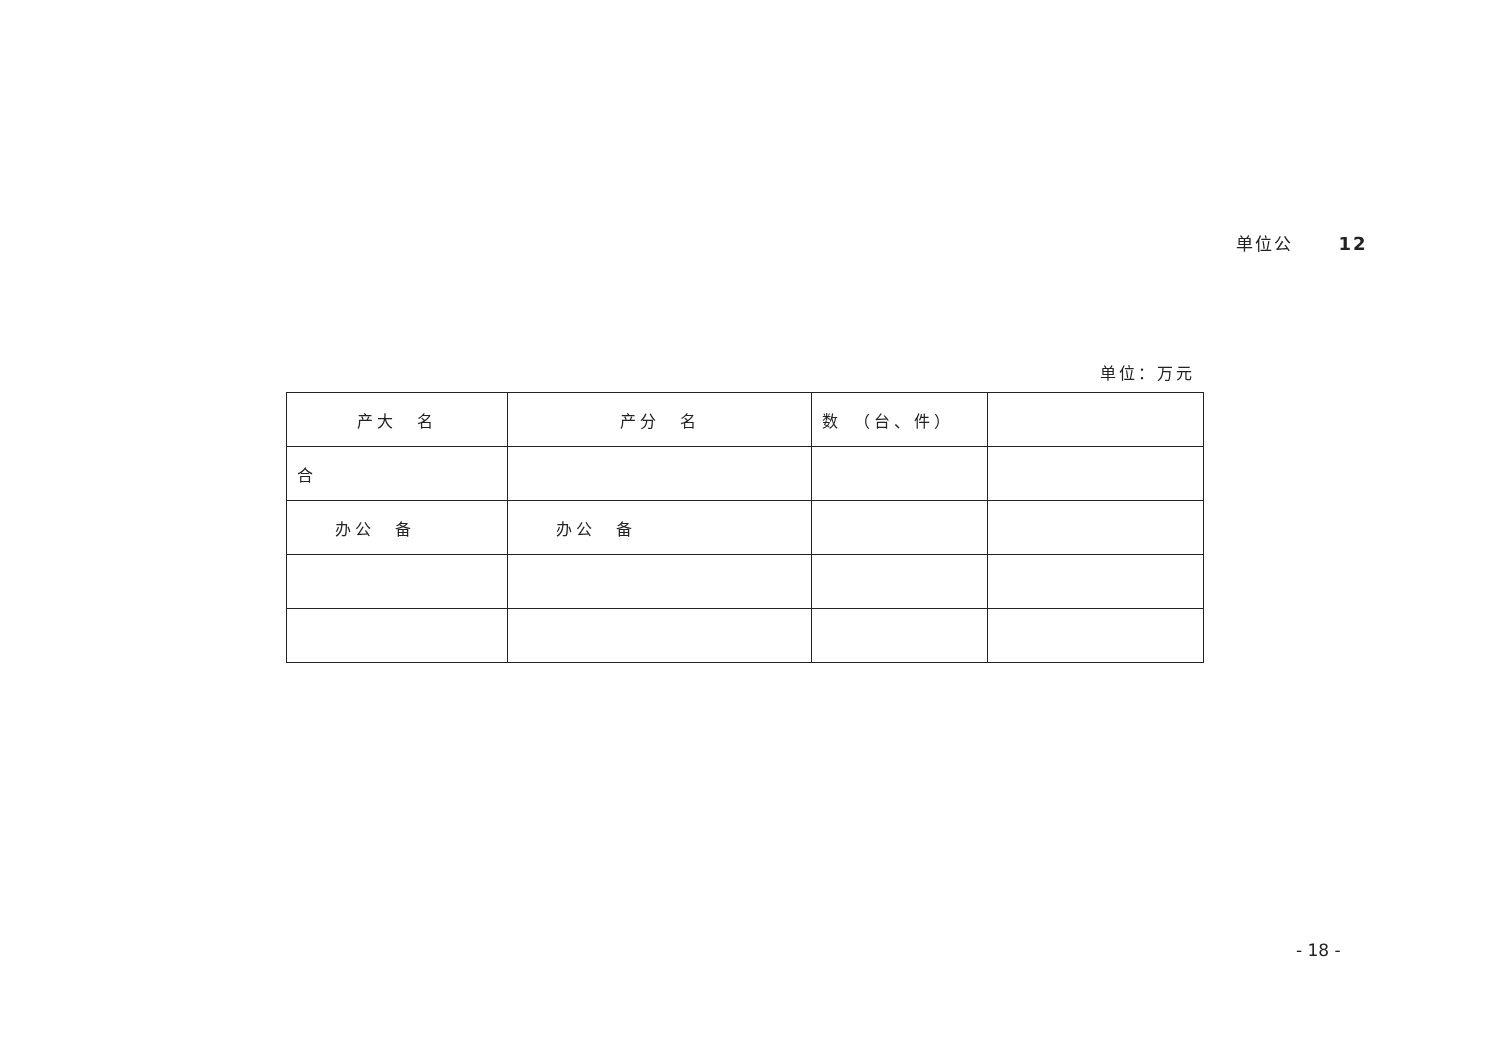单位公 12
单位：万元
| 产大 名 | 产分 名 | 数 （台、件） | |
| --- | --- | --- | --- |
| 合 | | | |
| 办公 备 | 办公 备 | | |
- 18 -